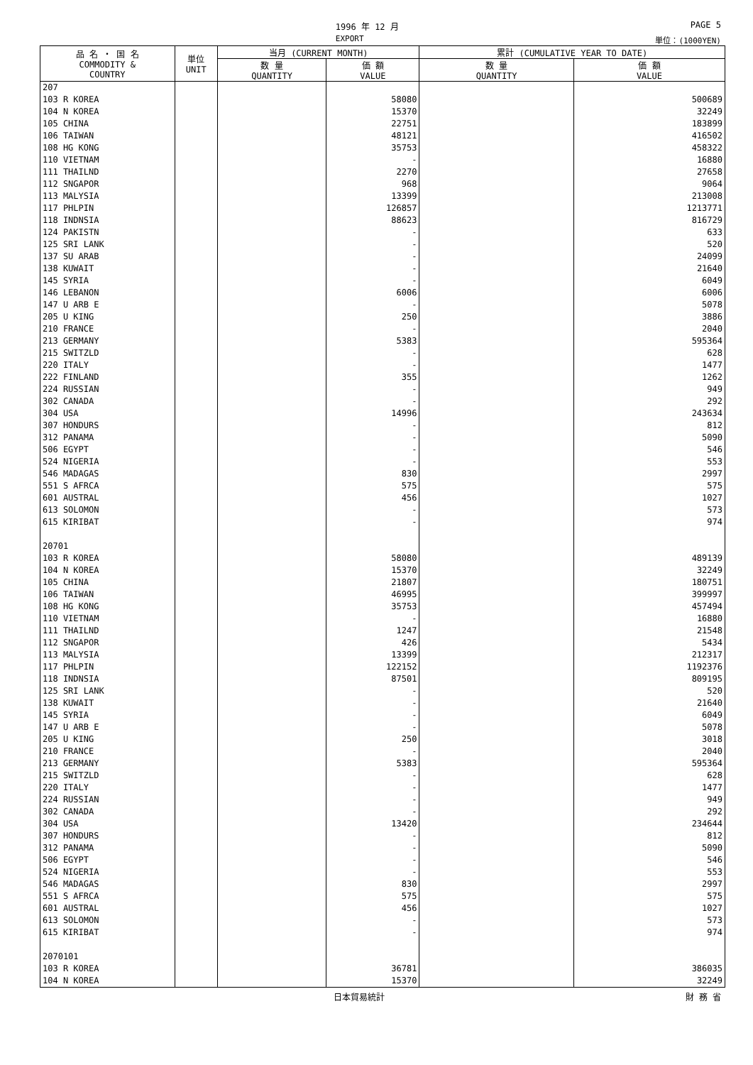1996 年 12 月 PAGE 5
EXPORT 単位：(1000YEN)
| 品 名 ・ 国 名 COMMODITY & COUNTRY | 単位 UNIT | 当月 (CURRENT MONTH) | | 累計 (CUMULATIVE YEAR TO DATE) | |
| --- | --- | --- | --- | --- | --- |
| | | 数 量 QUANTITY | 価 額 VALUE | 数 量 QUANTITY | 価 額 VALUE |
| 207 | | | | | |
| 103 R KOREA | | | 58080 | | 500689 |
| 104 N KOREA | | | 15370 | | 32249 |
| 105 CHINA | | | 22751 | | 183899 |
| 106 TAIWAN | | | 48121 | | 416502 |
| 108 HG KONG | | | 35753 | | 458322 |
| 110 VIETNAM | | | - | | 16880 |
| 111 THAILND | | | 2270 | | 27658 |
| 112 SNGAPOR | | | 968 | | 9064 |
| 113 MALYSIA | | | 13399 | | 213008 |
| 117 PHLPIN | | | 126857 | | 1213771 |
| 118 INDNSIA | | | 88623 | | 816729 |
| 124 PAKISTN | | | - | | 633 |
| 125 SRI LANK | | | - | | 520 |
| 137 SU ARAB | | | - | | 24099 |
| 138 KUWAIT | | | - | | 21640 |
| 145 SYRIA | | | - | | 6049 |
| 146 LEBANON | | | 6006 | | 6006 |
| 147 U ARB E | | | - | | 5078 |
| 205 U KING | | | 250 | | 3886 |
| 210 FRANCE | | | - | | 2040 |
| 213 GERMANY | | | 5383 | | 595364 |
| 215 SWITZLD | | | - | | 628 |
| 220 ITALY | | | - | | 1477 |
| 222 FINLAND | | | 355 | | 1262 |
| 224 RUSSIAN | | | - | | 949 |
| 302 CANADA | | | - | | 292 |
| 304 USA | | | 14996 | | 243634 |
| 307 HONDURS | | | - | | 812 |
| 312 PANAMA | | | - | | 5090 |
| 506 EGYPT | | | - | | 546 |
| 524 NIGERIA | | | - | | 553 |
| 546 MADAGAS | | | 830 | | 2997 |
| 551 S AFRCA | | | 575 | | 575 |
| 601 AUSTRAL | | | 456 | | 1027 |
| 613 SOLOMON | | | - | | 573 |
| 615 KIRIBAT | | | - | | 974 |
| 20701 | | | | | |
| 103 R KOREA | | | 58080 | | 489139 |
| 104 N KOREA | | | 15370 | | 32249 |
| 105 CHINA | | | 21807 | | 180751 |
| 106 TAIWAN | | | 46995 | | 399997 |
| 108 HG KONG | | | 35753 | | 457494 |
| 110 VIETNAM | | | - | | 16880 |
| 111 THAILND | | | 1247 | | 21548 |
| 112 SNGAPOR | | | 426 | | 5434 |
| 113 MALYSIA | | | 13399 | | 212317 |
| 117 PHLPIN | | | 122152 | | 1192376 |
| 118 INDNSIA | | | 87501 | | 809195 |
| 125 SRI LANK | | | - | | 520 |
| 138 KUWAIT | | | - | | 21640 |
| 145 SYRIA | | | - | | 6049 |
| 147 U ARB E | | | - | | 5078 |
| 205 U KING | | | 250 | | 3018 |
| 210 FRANCE | | | - | | 2040 |
| 213 GERMANY | | | 5383 | | 595364 |
| 215 SWITZLD | | | - | | 628 |
| 220 ITALY | | | - | | 1477 |
| 224 RUSSIAN | | | - | | 949 |
| 302 CANADA | | | - | | 292 |
| 304 USA | | | 13420 | | 234644 |
| 307 HONDURS | | | - | | 812 |
| 312 PANAMA | | | - | | 5090 |
| 506 EGYPT | | | - | | 546 |
| 524 NIGERIA | | | - | | 553 |
| 546 MADAGAS | | | 830 | | 2997 |
| 551 S AFRCA | | | 575 | | 575 |
| 601 AUSTRAL | | | 456 | | 1027 |
| 613 SOLOMON | | | - | | 573 |
| 615 KIRIBAT | | | - | | 974 |
| 2070101 | | | | | |
| 103 R KOREA | | | 36781 | | 386035 |
| 104 N KOREA | | | 15370 | | 32249 |
日本貿易統計 財 務 省